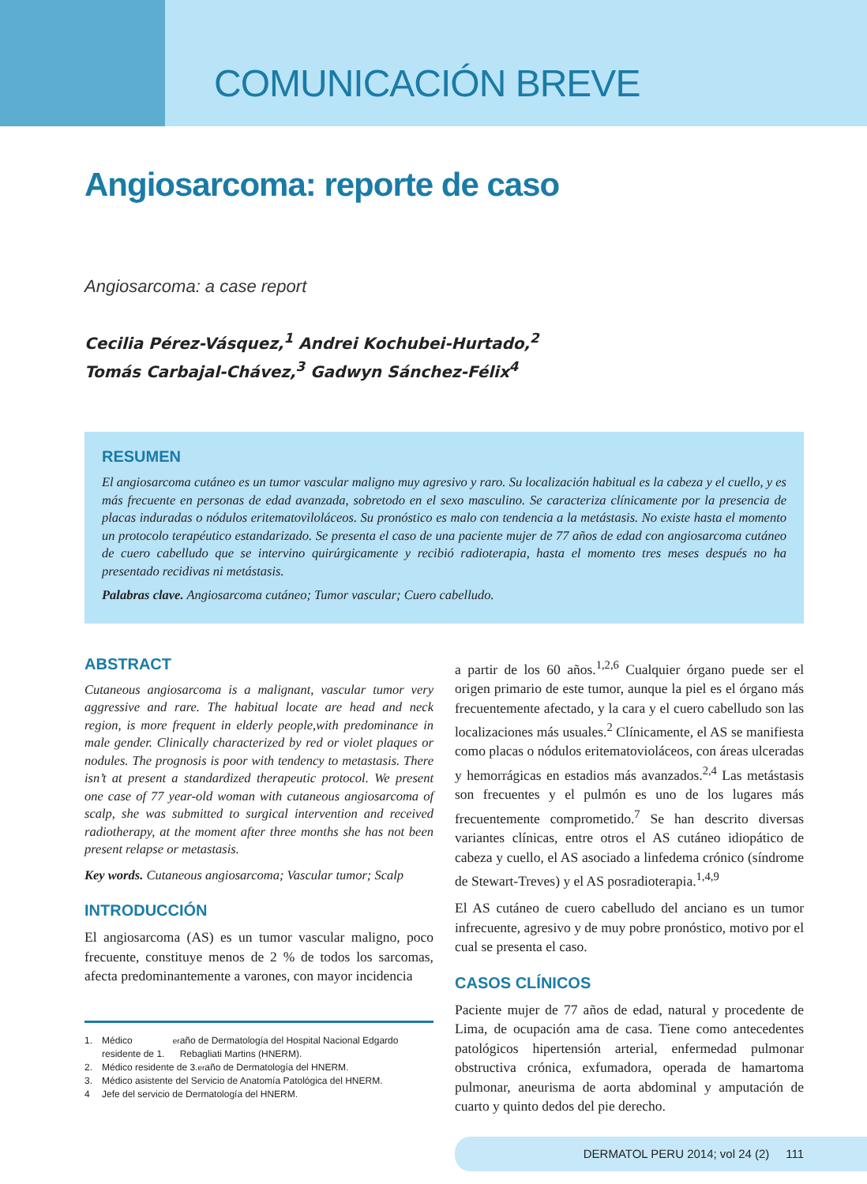COMUNICACIÓN BREVE
Angiosarcoma: reporte de caso
Angiosarcoma: a case report
Cecilia Pérez-Vásquez,<sup>1</sup> Andrei Kochubei-Hurtado,<sup>2</sup>
Tomás Carbajal-Chávez,<sup>3</sup> Gadwyn Sánchez-Félix<sup>4</sup>
RESUMEN
El angiosarcoma cutáneo es un tumor vascular maligno muy agresivo y raro. Su localización habitual es la cabeza y el cuello, y es más frecuente en personas de edad avanzada, sobretodo en el sexo masculino. Se caracteriza clínicamente por la presencia de placas induradas o nódulos eritematoviloláceos. Su pronóstico es malo con tendencia a la metástasis. No existe hasta el momento un protocolo terapéutico estandarizado. Se presenta el caso de una paciente mujer de 77 años de edad con angiosarcoma cutáneo de cuero cabelludo que se intervino quirúrgicamente y recibió radioterapia, hasta el momento tres meses después no ha presentado recidivas ni metástasis.
Palabras clave. Angiosarcoma cutáneo; Tumor vascular; Cuero cabelludo.
ABSTRACT
Cutaneous angiosarcoma is a malignant, vascular tumor very aggressive and rare. The habitual locate are head and neck region, is more frequent in elderly people,with predominance in male gender. Clinically characterized by red or violet plaques or nodules. The prognosis is poor with tendency to metastasis. There isn’t at present a standardized therapeutic protocol. We present one case of 77 year-old woman with cutaneous angiosarcoma of scalp, she was submitted to surgical intervention and received radiotherapy, at the moment after three months she has not been present relapse or metastasis.
Key words. Cutaneous angiosarcoma; Vascular tumor; Scalp
INTRODUCCIÓN
El angiosarcoma (AS) es un tumor vascular maligno, poco frecuente, constituye menos de 2 % de todos los sarcomas, afecta predominantemente a varones, con mayor incidencia
1. Médico residente de 1.<sup>er</sup> año de Dermatología del Hospital Nacional Edgardo Rebagliati Martins (HNERM).
2. Médico residente de 3.<sup>er</sup> año de Dermatología del HNERM.
3. Médico asistente del Servicio de Anatomía Patológica del HNERM.
4 Jefe del servicio de Dermatología del HNERM.
a partir de los 60 años.<sup>1,2,6</sup> Cualquier órgano puede ser el origen primario de este tumor, aunque la piel es el órgano más frecuentemente afectado, y la cara y el cuero cabelludo son las localizaciones más usuales.<sup>2</sup> Clínicamente, el AS se manifiesta como placas o nódulos eritematovioláceos, con áreas ulceradas y hemorrágicas en estadios más avanzados.<sup>2,4</sup> Las metástasis son frecuentes y el pulmón es uno de los lugares más frecuentemente comprometido.<sup>7</sup> Se han descrito diversas variantes clínicas, entre otros el AS cutáneo idiopático de cabeza y cuello, el AS asociado a linfedema crónico (síndrome de Stewart-Treves) y el AS posradioterapia.<sup>1,4,9</sup>
El AS cutáneo de cuero cabelludo del anciano es un tumor infrecuente, agresivo y de muy pobre pronóstico, motivo por el cual se presenta el caso.
CASOS CLÍNICOS
Paciente mujer de 77 años de edad, natural y procedente de Lima, de ocupación ama de casa. Tiene como antecedentes patológicos hipertensión arterial, enfermedad pulmonar obstructiva crónica, exfumadora, operada de hamartoma pulmonar, aneurisma de aorta abdominal y amputación de cuarto y quinto dedos del pie derecho.
DERMATOL PERU 2014; vol 24 (2) 111